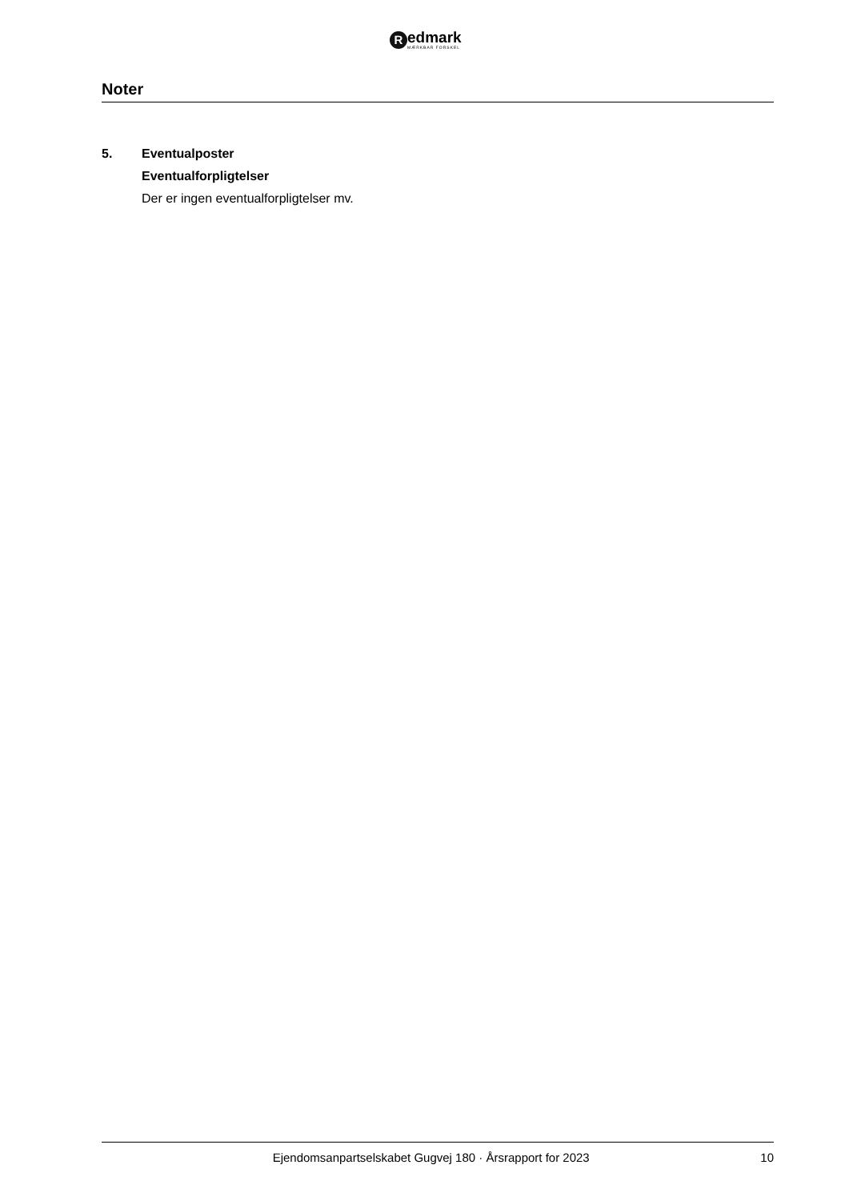R
edmark
MÆRKBAR FORSKEL
Noter
5. Eventualposter
Eventualforpligtelser
Der er ingen eventualforpligtelser mv.
Ejendomsanpartselskabet Gugvej 180 · Årsrapport for 2023 10